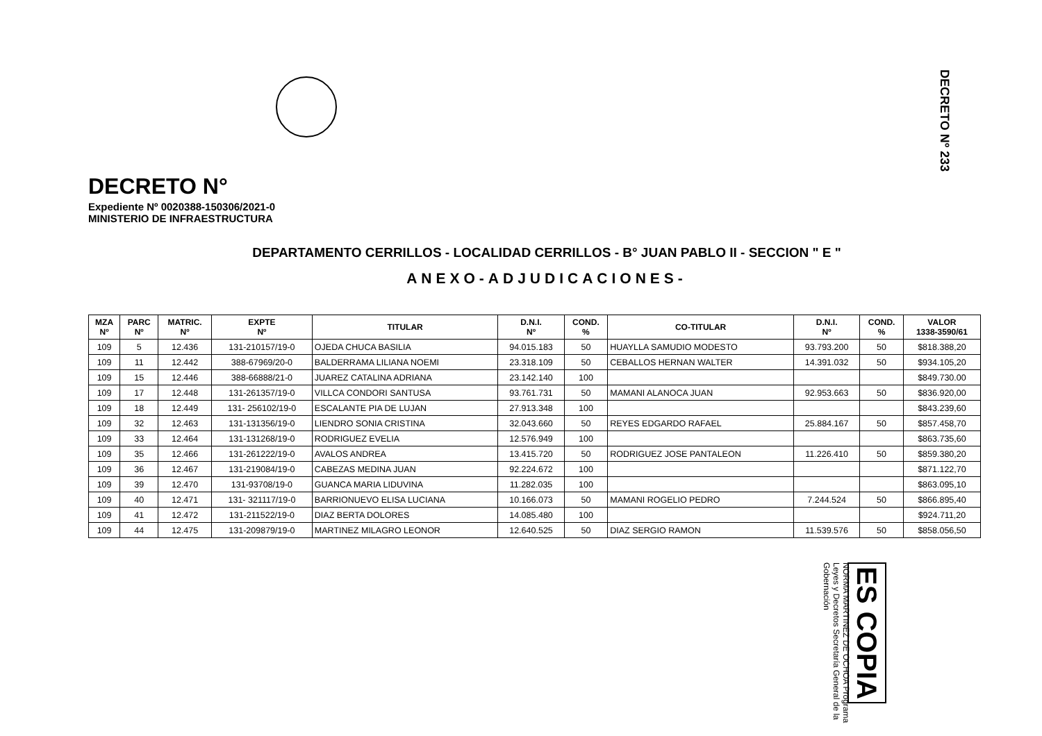DECRETO Nº 233
DECRETO N°
Expediente Nº 0020388-150306/2021-0
MINISTERIO DE INFRAESTRUCTURA
DEPARTAMENTO CERRILLOS - LOCALIDAD CERRILLOS - B° JUAN PABLO II - SECCION " E "
ANEXO-ADJUDICACIONES-
| MZA Nº | PARC Nº | MATRIC. Nº | EXPTE Nº | TITULAR | D.N.I. Nº | COND. % | CO-TITULAR | D.N.I. Nº | COND. % | VALOR 1338-3590/61 |
| --- | --- | --- | --- | --- | --- | --- | --- | --- | --- | --- |
| 109 | 5 | 12.436 | 131-210157/19-0 | OJEDA CHUCA BASILIA | 94.015.183 | 50 | HUAYLLA SAMUDIO MODESTO | 93.793.200 | 50 | $818.388,20 |
| 109 | 11 | 12.442 | 388-67969/20-0 | BALDERRAMA LILIANA NOEMI | 23.318.109 | 50 | CEBALLOS HERNAN WALTER | 14.391.032 | 50 | $934.105,20 |
| 109 | 15 | 12.446 | 388-66888/21-0 | JUAREZ CATALINA ADRIANA | 23.142.140 | 100 | | | | $849.730.00 |
| 109 | 17 | 12.448 | 131-261357/19-0 | VILLCA CONDORI SANTUSA | 93.761.731 | 50 | MAMANI ALANOCA JUAN | 92.953.663 | 50 | $836.920,00 |
| 109 | 18 | 12.449 | 131- 256102/19-0 | ESCALANTE PIA DE LUJAN | 27.913.348 | 100 | | | | $843.239,60 |
| 109 | 32 | 12.463 | 131-131356/19-0 | LIENDRO SONIA CRISTINA | 32.043.660 | 50 | REYES EDGARDO RAFAEL | 25.884.167 | 50 | $857.458,70 |
| 109 | 33 | 12.464 | 131-131268/19-0 | RODRIGUEZ EVELIA | 12.576.949 | 100 | | | | $863.735,60 |
| 109 | 35 | 12.466 | 131-261222/19-0 | AVALOS ANDREA | 13.415.720 | 50 | RODRIGUEZ JOSE PANTALEON | 11.226.410 | 50 | $859.380,20 |
| 109 | 36 | 12.467 | 131-219084/19-0 | CABEZAS MEDINA JUAN | 92.224.672 | 100 | | | | $871.122,70 |
| 109 | 39 | 12.470 | 131-93708/19-0 | GUANCA MARIA LIDUVINA | 11.282.035 | 100 | | | | $863.095,10 |
| 109 | 40 | 12.471 | 131- 321117/19-0 | BARRIONUEVO ELISA LUCIANA | 10.166.073 | 50 | MAMANI ROGELIO PEDRO | 7.244.524 | 50 | $866.895,40 |
| 109 | 41 | 12.472 | 131-211522/19-0 | DIAZ BERTA DOLORES | 14.085.480 | 100 | | | | $924.711,20 |
| 109 | 44 | 12.475 | 131-209879/19-0 | MARTINEZ MILAGRO LEONOR | 12.640.525 | 50 | DIAZ SERGIO RAMON | 11.539.576 | 50 | $858.056,50 |
ES COPIA NORMA MARTINEZ DE OCHOA Programa Leyes y Decretos Secretaría General de la Gobernación